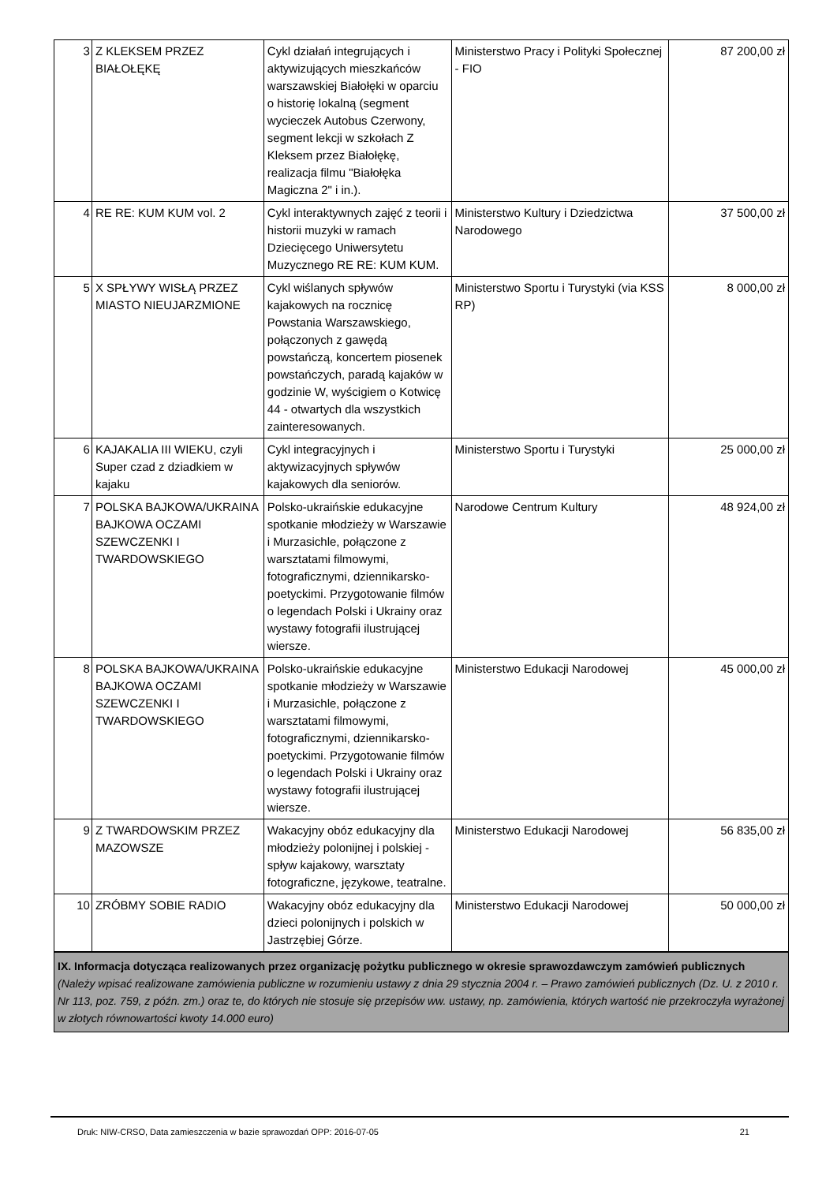| 3 | Z KLEKSEM PRZEZ BIAŁOŁĘKĘ | Cykl działań integrujących i aktywizujących mieszkańców warszawskiej Białołęki w oparciu o historię lokalną (segment wycieczek Autobus Czerwony, segment lekcji w szkołach Z Kleksem przez Białołękę, realizacja filmu "Białołęka Magiczna 2" i in.). | Ministerstwo Pracy i Polityki Społecznej - FIO | 87 200,00 zł |
| 4 | RE RE: KUM KUM vol. 2 | Cykl interaktywnych zajęć z teorii i historii muzyki w ramach Dziecięcego Uniwersytetu Muzycznego RE RE: KUM KUM. | Ministerstwo Kultury i Dziedzictwa Narodowego | 37 500,00 zł |
| 5 | X SPŁYWY WISŁĄ PRZEZ MIASTO NIEUJARZMIONE | Cykl wiślanych spływów kajakowych na rocznicę Powstania Warszawskiego, połączonych z gawędą powstańczą, koncertem piosenek powstańczych, paradą kajaków w godzinie W, wyścigiem o Kotwicę 44 - otwartych dla wszystkich zainteresowanych. | Ministerstwo Sportu i Turystyki (via KSS RP) | 8 000,00 zł |
| 6 | KAJAKALIA III WIEKU, czyli Super czad z dziadkiem w kajaku | Cykl integracyjnych i aktywizacyjnych spływów kajakowych dla seniorów. | Ministerstwo Sportu i Turystyki | 25 000,00 zł |
| 7 | POLSKA BAJKOWA/UKRAINA BAJKOWA OCZAMI SZEWCZENKI I TWARDOWSKIEGO | Polsko-ukraińskie edukacyjne spotkanie młodzieży w Warszawie i Murzasichle, połączone z warsztatami filmowymi, fotograficznymi, dziennikarsko-poetyckimi. Przygotowanie filmów o legendach Polski i Ukrainy oraz wystawy fotografii ilustrującej wiersze. | Narodowe Centrum Kultury | 48 924,00 zł |
| 8 | POLSKA BAJKOWA/UKRAINA BAJKOWA OCZAMI SZEWCZENKI I TWARDOWSKIEGO | Polsko-ukraińskie edukacyjne spotkanie młodzieży w Warszawie i Murzasichle, połączone z warsztatami filmowymi, fotograficznymi, dziennikarsko-poetyckimi. Przygotowanie filmów o legendach Polski i Ukrainy oraz wystawy fotografii ilustrującej wiersze. | Ministerstwo Edukacji Narodowej | 45 000,00 zł |
| 9 | Z TWARDOWSKIM PRZEZ MAZOWSZE | Wakacyjny obóz edukacyjny dla młodzieży polonijnej i polskiej - spływ kajakowy, warsztaty fotograficzne, językowe, teatralne. | Ministerstwo Edukacji Narodowej | 56 835,00 zł |
| 10 | ZRÓBMY SOBIE RADIO | Wakacyjny obóz edukacyjny dla dzieci polonijnych i polskich w Jastrzębiej Górze. | Ministerstwo Edukacji Narodowej | 50 000,00 zł |
IX. Informacja dotycząca realizowanych przez organizację pożytku publicznego w okresie sprawozdawczym zamówień publicznych
(Należy wpisać realizowane zamówienia publiczne w rozumieniu ustawy z dnia 29 stycznia 2004 r. – Prawo zamówień publicznych (Dz. U. z 2010 r. Nr 113, poz. 759, z późn. zm.) oraz te, do których nie stosuje się przepisów ww. ustawy, np. zamówienia, których wartość nie przekroczyła wyrażonej w złotych równowartości kwoty 14.000 euro)
Druk: NIW-CRSO, Data zamieszczenia w bazie sprawozdań OPP: 2016-07-05 21